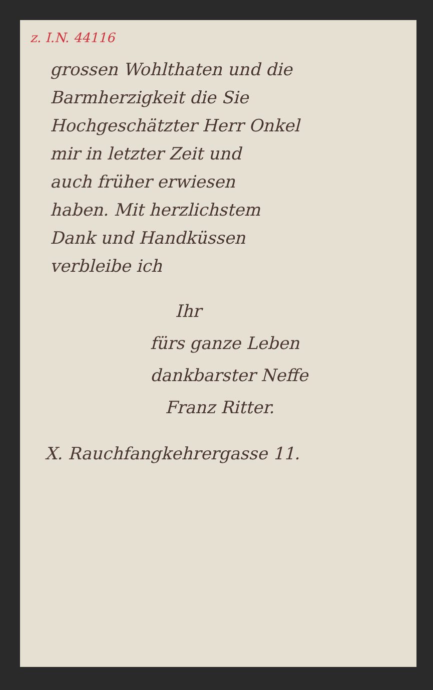z. I.N. 44116
grossen Wohlthaten und die
Barmherzigkeit die Sie
Hochgeschätzter Herr Onkel
mir in letzter Zeit und
auch früher erwiesen
haben. Mit herzlichstem
Dank und Handküssen
verbleibe ich
Ihr
fürs ganze Leben
dankbarster Neffe
Franz Ritter.
X. Rauchfangkehrergasse 11.